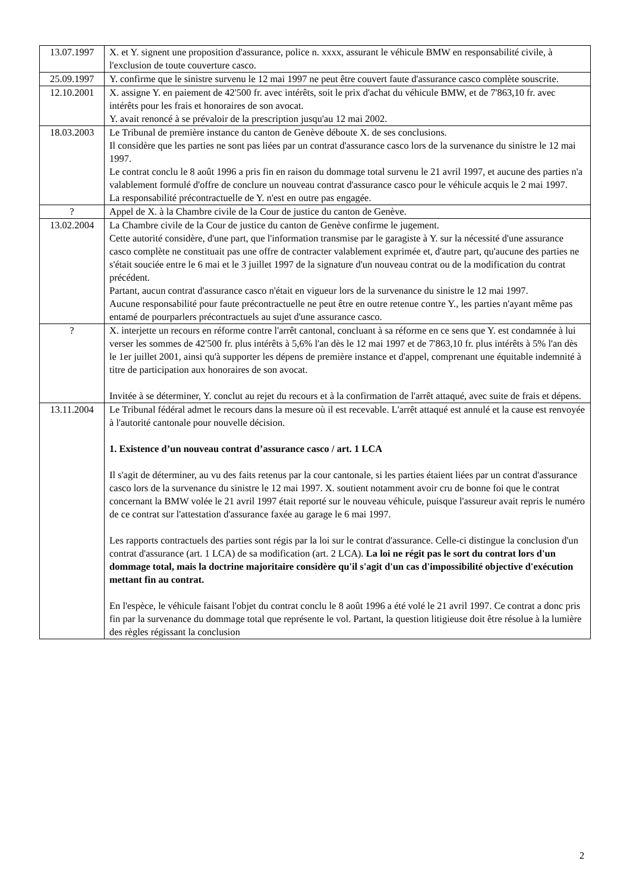| 13.07.1997 | X. et Y. signent une proposition d'assurance, police n. xxxx, assurant le véhicule BMW en responsabilité civile, à l'exclusion de toute couverture casco. |
| 25.09.1997 | Y. confirme que le sinistre survenu le 12 mai 1997 ne peut être couvert faute d'assurance casco complète souscrite. |
| 12.10.2001 | X. assigne Y. en paiement de 42'500 fr. avec intérêts, soit le prix d'achat du véhicule BMW, et de 7'863,10 fr. avec intérêts pour les frais et honoraires de son avocat. Y. avait renoncé à se prévaloir de la prescription jusqu'au 12 mai 2002. |
| 18.03.2003 | Le Tribunal de première instance du canton de Genève déboute X. de ses conclusions. Il considère que les parties ne sont pas liées par un contrat d'assurance casco lors de la survenance du sinistre le 12 mai 1997. Le contrat conclu le 8 août 1996 a pris fin en raison du dommage total survenu le 21 avril 1997, et aucune des parties n'a valablement formulé d'offre de conclure un nouveau contrat d'assurance casco pour le véhicule acquis le 2 mai 1997. La responsabilité précontractuelle de Y. n'est en outre pas engagée. |
| ? | Appel de X. à la Chambre civile de la Cour de justice du canton de Genève. |
| 13.02.2004 | La Chambre civile de la Cour de justice du canton de Genève confirme le jugement. Cette autorité considère, d'une part, que l'information transmise par le garagiste à Y. sur la nécessité d'une assurance casco complète ne constituait pas une offre de contracter valablement exprimée et, d'autre part, qu'aucune des parties ne s'était souciée entre le 6 mai et le 3 juillet 1997 de la signature d'un nouveau contrat ou de la modification du contrat précédent. Partant, aucun contrat d'assurance casco n'était en vigueur lors de la survenance du sinistre le 12 mai 1997. Aucune responsabilité pour faute précontractuelle ne peut être en outre retenue contre Y., les parties n'ayant même pas entamé de pourparlers précontractuels au sujet d'une assurance casco. |
| ? | X. interjette un recours en réforme contre l'arrêt cantonal, concluant à sa réforme en ce sens que Y. est condamnée à lui verser les sommes de 42'500 fr. plus intérêts à 5,6% l'an dès le 12 mai 1997 et de 7'863,10 fr. plus intérêts à 5% l'an dès le 1er juillet 2001, ainsi qu'à supporter les dépens de première instance et d'appel, comprenant une équitable indemnité à titre de participation aux honoraires de son avocat. Invitée à se déterminer, Y. conclut au rejet du recours et à la confirmation de l'arrêt attaqué, avec suite de frais et dépens. |
| 13.11.2004 | Le Tribunal fédéral admet le recours dans la mesure où il est recevable. L'arrêt attaqué est annulé et la cause est renvoyée à l'autorité cantonale pour nouvelle décision. 1. Existence d’un nouveau contrat d’assurance casco / art. 1 LCA Il s'agit de déterminer, au vu des faits retenus par la cour cantonale, si les parties étaient liées par un contrat d'assurance casco lors de la survenance du sinistre le 12 mai 1997. X. soutient notamment avoir cru de bonne foi que le contrat concernant la BMW volée le 21 avril 1997 était reporté sur le nouveau véhicule, puisque l'assureur avait repris le numéro de ce contrat sur l'attestation d'assurance faxée au garage le 6 mai 1997. Les rapports contractuels des parties sont régis par la loi sur le contrat d'assurance. Celle-ci distingue la conclusion d'un contrat d'assurance (art. 1 LCA) de sa modification (art. 2 LCA). La loi ne régit pas le sort du contrat lors d'un dommage total, mais la doctrine majoritaire considère qu'il s'agit d'un cas d'impossibilité objective d'exécution mettant fin au contrat. En l'espèce, le véhicule faisant l'objet du contrat conclu le 8 août 1996 a été volé le 21 avril 1997. Ce contrat a donc pris fin par la survenance du dommage total que représente le vol. Partant, la question litigieuse doit être résolue à la lumière des règles régissant la conclusion |
2